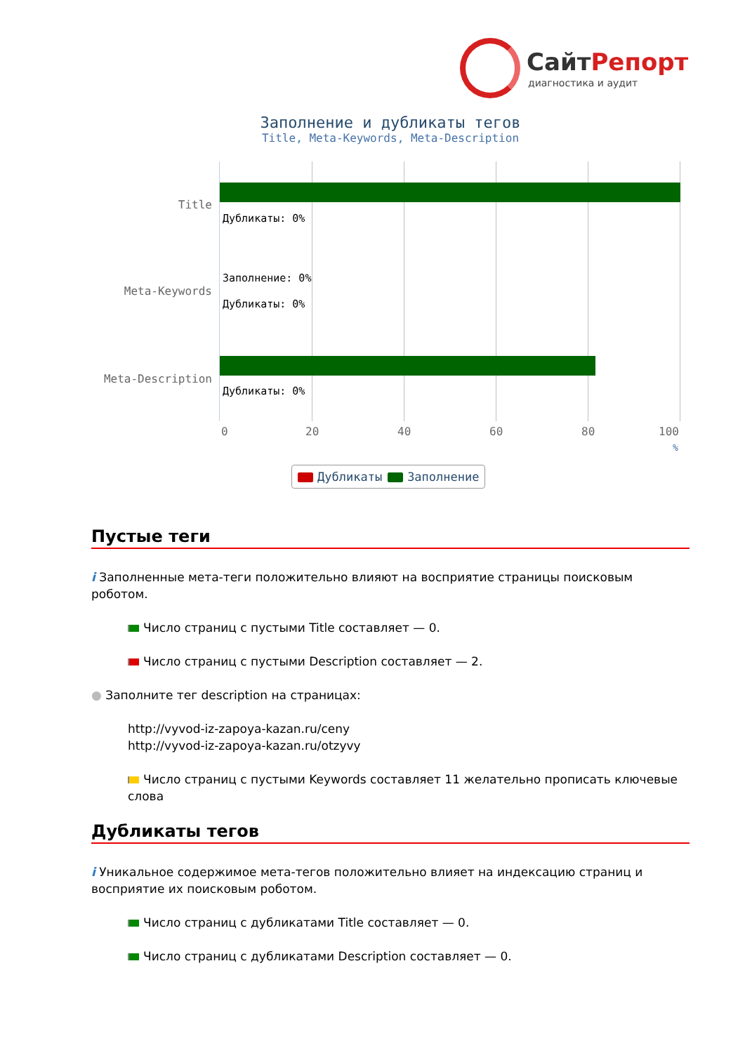СайтРепорт
диагностика и аудит
Заполнение и дубликаты тегов
Title, Meta-Keywords, Meta-Description
Дубликаты: 0%
Заполнение: 0%
Дубликаты: 0%
Дубликаты: 0%
Title
Meta-Keywords
Meta-Description
0 20 40 60 80 100
%
Дубликаты Заполнение
Пустые теги
i Заполненные мета-теги положительно влияют на восприятие страницы поисковым роботом.
Число страниц с пустыми Title составляет — 0.
Число страниц с пустыми Description составляет — 2.
● Заполните тег description на страницах:
http://vyvod-iz-zapoya-kazan.ru/ceny
http://vyvod-iz-zapoya-kazan.ru/otzyvy
Число страниц с пустыми Keywords составляет 11 желательно прописать ключевые слова
Дубликаты тегов
i Уникальное содержимое мета-тегов положительно влияет на индексацию страниц и восприятие их поисковым роботом.
Число страниц с дубликатами Title составляет — 0.
Число страниц с дубликатами Description составляет — 0.